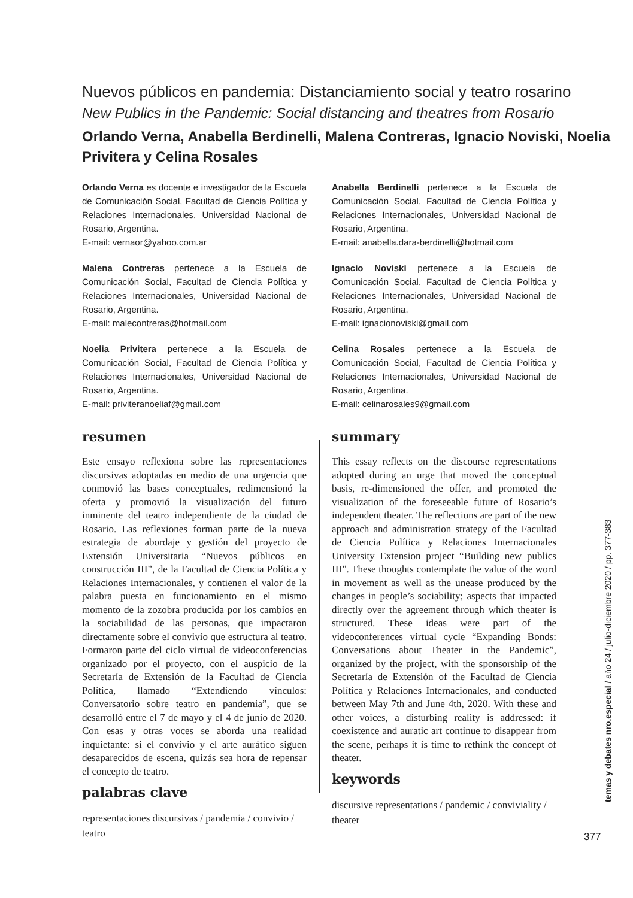Nuevos públicos en pandemia: Distanciamiento social y teatro rosarino
New Publics in the Pandemic: Social distancing and theatres from Rosario
Orlando Verna, Anabella Berdinelli, Malena Contreras, Ignacio Noviski, Noelia Privitera y Celina Rosales
Orlando Verna es docente e investigador de la Escuela de Comunicación Social, Facultad de Ciencia Política y Relaciones Internacionales, Universidad Nacional de Rosario, Argentina.
E-mail: vernaor@yahoo.com.ar
Anabella Berdinelli pertenece a la Escuela de Comunicación Social, Facultad de Ciencia Política y Relaciones Internacionales, Universidad Nacional de Rosario, Argentina.
E-mail: anabella.dara-berdinelli@hotmail.com
Malena Contreras pertenece a la Escuela de Comunicación Social, Facultad de Ciencia Política y Relaciones Internacionales, Universidad Nacional de Rosario, Argentina.
E-mail: malecontreras@hotmail.com
Ignacio Noviski pertenece a la Escuela de Comunicación Social, Facultad de Ciencia Política y Relaciones Internacionales, Universidad Nacional de Rosario, Argentina.
E-mail: ignacionoviski@gmail.com
Noelia Privitera pertenece a la Escuela de Comunicación Social, Facultad de Ciencia Política y Relaciones Internacionales, Universidad Nacional de Rosario, Argentina.
E-mail: priviteranoeliaf@gmail.com
Celina Rosales pertenece a la Escuela de Comunicación Social, Facultad de Ciencia Política y Relaciones Internacionales, Universidad Nacional de Rosario, Argentina.
E-mail: celinarosales9@gmail.com
resumen
Este ensayo reflexiona sobre las representaciones discursivas adoptadas en medio de una urgencia que conmovió las bases conceptuales, redimensionó la oferta y promovió la visualización del futuro inminente del teatro independiente de la ciudad de Rosario. Las reflexiones forman parte de la nueva estrategia de abordaje y gestión del proyecto de Extensión Universitaria “Nuevos públicos en construcción III”, de la Facultad de Ciencia Política y Relaciones Internacionales, y contienen el valor de la palabra puesta en funcionamiento en el mismo momento de la zozobra producida por los cambios en la sociabilidad de las personas, que impactaron directamente sobre el convivio que estructura al teatro. Formaron parte del ciclo virtual de videoconferencias organizado por el proyecto, con el auspicio de la Secretaría de Extensión de la Facultad de Ciencia Política, llamado “Extendiendo vínculos: Conversatorio sobre teatro en pandemia”, que se desarrolló entre el 7 de mayo y el 4 de junio de 2020. Con esas y otras voces se aborda una realidad inquietante: si el convivio y el arte aurático siguen desaparecidos de escena, quizás sea hora de repensar el concepto de teatro.
palabras clave
representaciones discursivas / pandemia / convivio / teatro
summary
This essay reflects on the discourse representations adopted during an urge that moved the conceptual basis, re-dimensioned the offer, and promoted the visualization of the foreseeable future of Rosario’s independent theater. The reflections are part of the new approach and administration strategy of the Facultad de Ciencia Política y Relaciones Internacionales University Extension project “Building new publics III”. These thoughts contemplate the value of the word in movement as well as the unease produced by the changes in people’s sociability; aspects that impacted directly over the agreement through which theater is structured. These ideas were part of the videoconferences virtual cycle “Expanding Bonds: Conversations about Theater in the Pandemic”, organized by the project, with the sponsorship of the Secretaría de Extensión of the Facultad de Ciencia Política y Relaciones Internacionales, and conducted between May 7th and June 4th, 2020. With these and other voices, a disturbing reality is addressed: if coexistence and auratic art continue to disappear from the scene, perhaps it is time to rethink the concept of theater.
keywords
discursive representations / pandemic / conviviality / theater
temas y debates nro.especial / año 24 / julio-diciembre 2020 / pp. 377-383
377